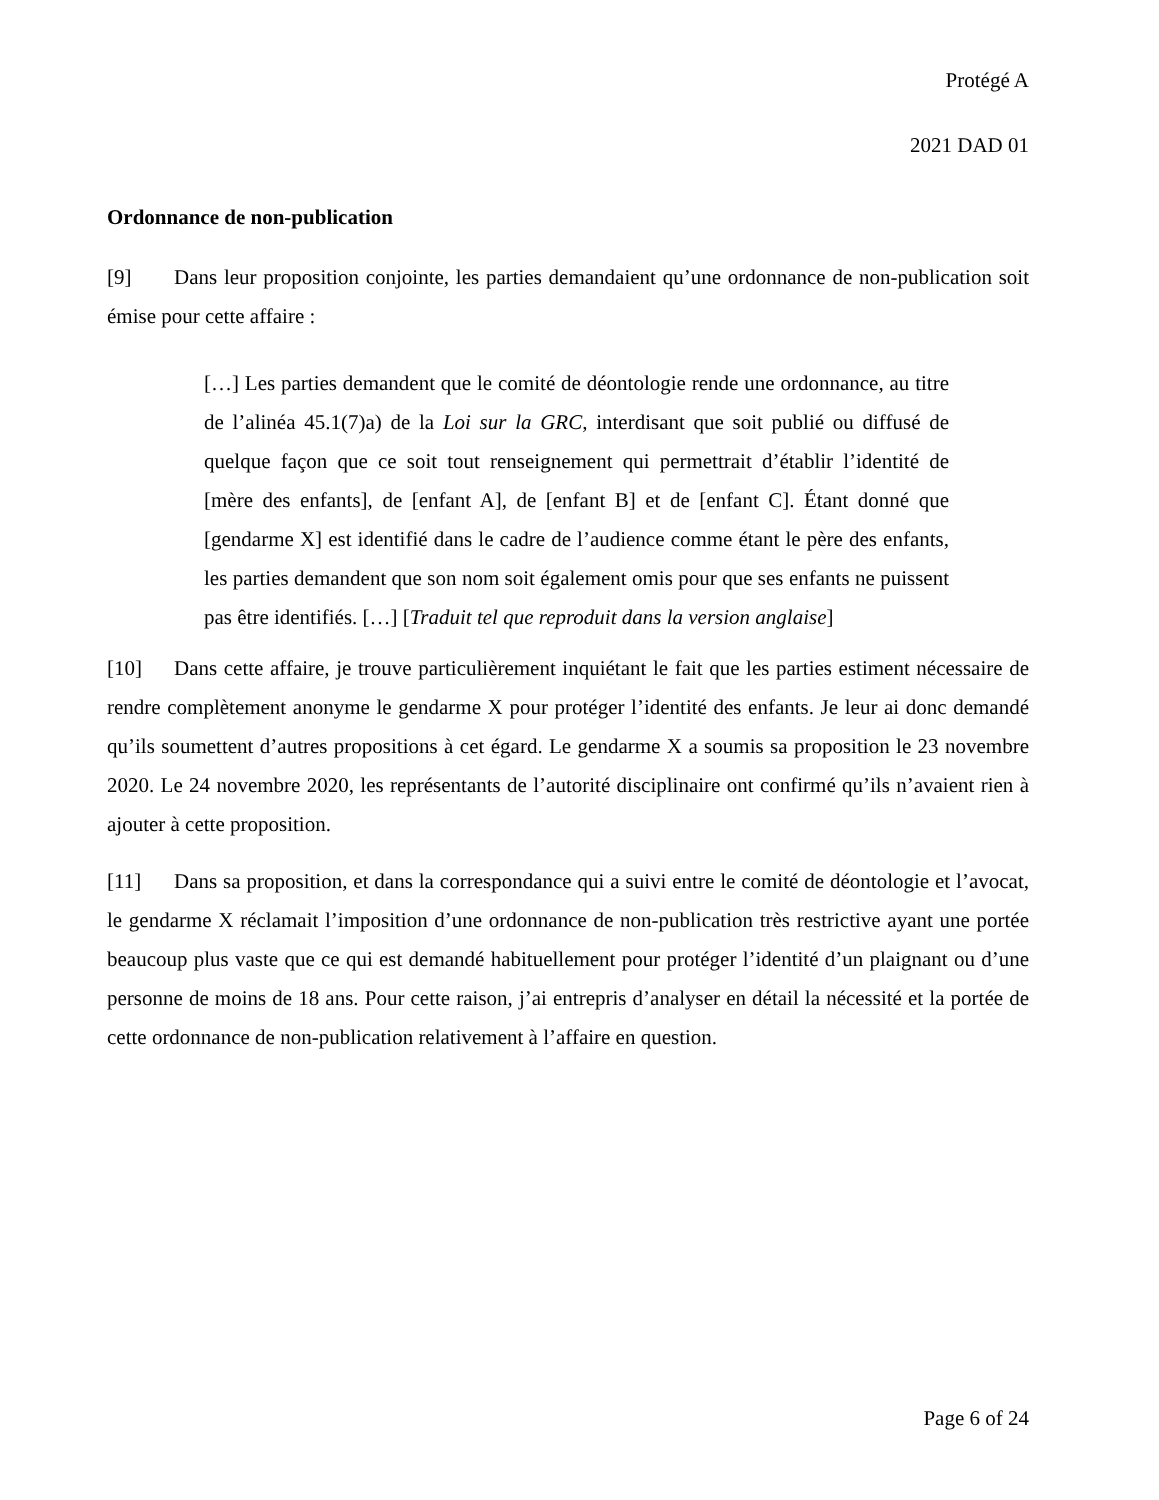Protégé A
2021 DAD 01
Ordonnance de non-publication
[9] Dans leur proposition conjointe, les parties demandaient qu’une ordonnance de non-publication soit émise pour cette affaire :
[…] Les parties demandent que le comité de déontologie rende une ordonnance, au titre de l’alinéa 45.1(7)a) de la Loi sur la GRC, interdisant que soit publié ou diffusé de quelque façon que ce soit tout renseignement qui permettrait d’établir l’identité de [mère des enfants], de [enfant A], de [enfant B] et de [enfant C]. Étant donné que [gendarme X] est identifié dans le cadre de l’audience comme étant le père des enfants, les parties demandent que son nom soit également omis pour que ses enfants ne puissent pas être identifiés. […] [Traduit tel que reproduit dans la version anglaise]
[10] Dans cette affaire, je trouve particulièrement inquiétant le fait que les parties estiment nécessaire de rendre complètement anonyme le gendarme X pour protéger l’identité des enfants. Je leur ai donc demandé qu’ils soumettent d’autres propositions à cet égard. Le gendarme X a soumis sa proposition le 23 novembre 2020. Le 24 novembre 2020, les représentants de l’autorité disciplinaire ont confirmé qu’ils n’avaient rien à ajouter à cette proposition.
[11] Dans sa proposition, et dans la correspondance qui a suivi entre le comité de déontologie et l’avocat, le gendarme X réclamait l’imposition d’une ordonnance de non-publication très restrictive ayant une portée beaucoup plus vaste que ce qui est demandé habituellement pour protéger l’identité d’un plaignant ou d’une personne de moins de 18 ans. Pour cette raison, j’ai entrepris d’analyser en détail la nécessité et la portée de cette ordonnance de non-publication relativement à l’affaire en question.
Page 6 of 24